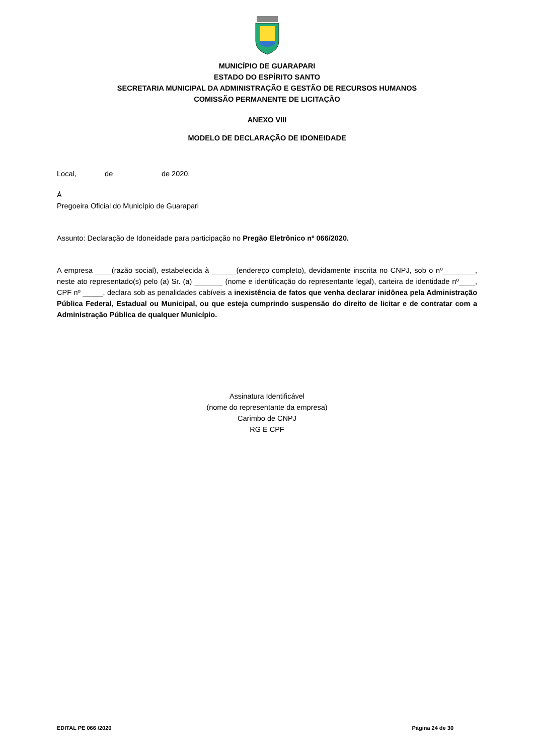MUNICÍPIO DE GUARAPARI
ESTADO DO ESPÍRITO SANTO
SECRETARIA MUNICIPAL DA ADMINISTRAÇÃO E GESTÃO DE RECURSOS HUMANOS
COMISSÃO PERMANENTE DE LICITAÇÃO
ANEXO VIII
MODELO DE DECLARAÇÃO DE IDONEIDADE
Local, de de 2020.
À
Pregoeira Oficial do Município de Guarapari
Assunto: Declaração de Idoneidade para participação no Pregão Eletrônico nº 066/2020.
A empresa ____(razão social), estabelecida à ______(endereço completo), devidamente inscrita no CNPJ, sob o nº________, neste ato representado(s) pelo (a) Sr. (a) _______ (nome e identificação do representante legal), carteira de identidade nº____, CPF nº _____, declara sob as penalidades cabíveis a inexistência de fatos que venha declarar inidônea pela Administração Pública Federal, Estadual ou Municipal, ou que esteja cumprindo suspensão do direito de licitar e de contratar com a Administração Pública de qualquer Município.
Assinatura Identificável
(nome do representante da empresa)
Carimbo de CNPJ
RG E CPF
EDITAL PE 066 /2020 Página 24 de 30